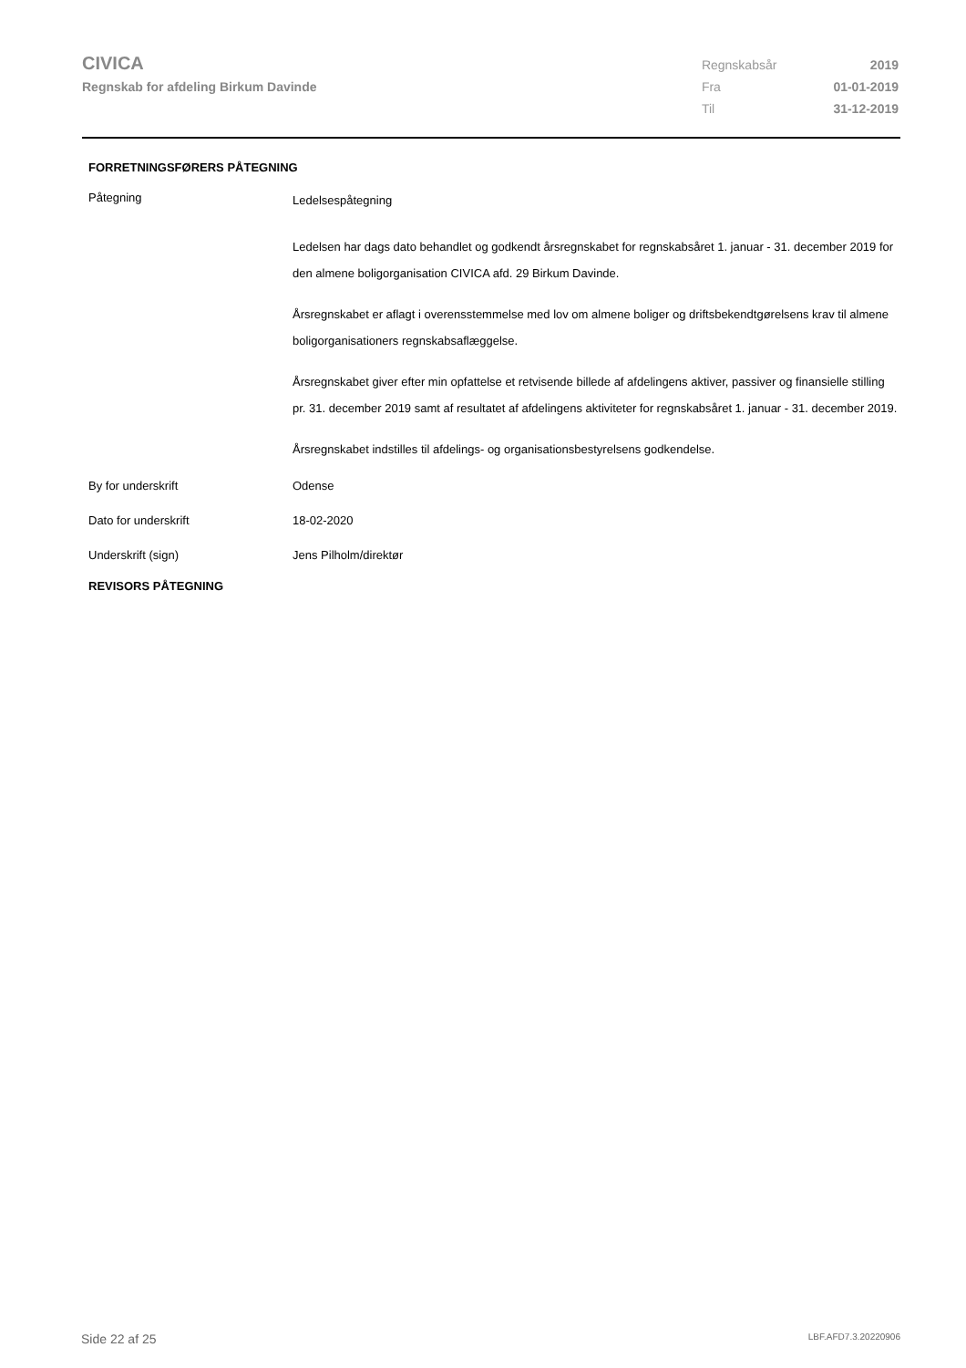CIVICA
Regnskab for afdeling Birkum Davinde
| Regnskabsår | 2019 |
| Fra | 01-01-2019 |
| Til | 31-12-2019 |
FORRETNINGSFØRERS PÅTEGNING
| Påtegning | Ledelsespåtegning Ledelsen har dags dato behandlet og godkendt årsregnskabet for regnskabsåret 1. januar - 31. december 2019 for den almene boligorganisation CIVICA afd. 29 Birkum Davinde. Årsregnskabet er aflagt i overensstemmelse med lov om almene boliger og driftsbekendtgørelsens krav til almene boligorganisationers regnskabsaflæggelse. Årsregnskabet giver efter min opfattelse et retvisende billede af afdelingens aktiver, passiver og finansielle stilling pr. 31. december 2019 samt af resultatet af afdelingens aktiviteter for regnskabsåret 1. januar - 31. december 2019. Årsregnskabet indstilles til afdelings- og organisationsbestyrelsens godkendelse. |
| By for underskrift | Odense |
| Dato for underskrift | 18-02-2020 |
| Underskrift (sign) | Jens Pilholm/direktør |
REVISORS PÅTEGNING
Side 22 af 25 LBF.AFD7.3.20220906